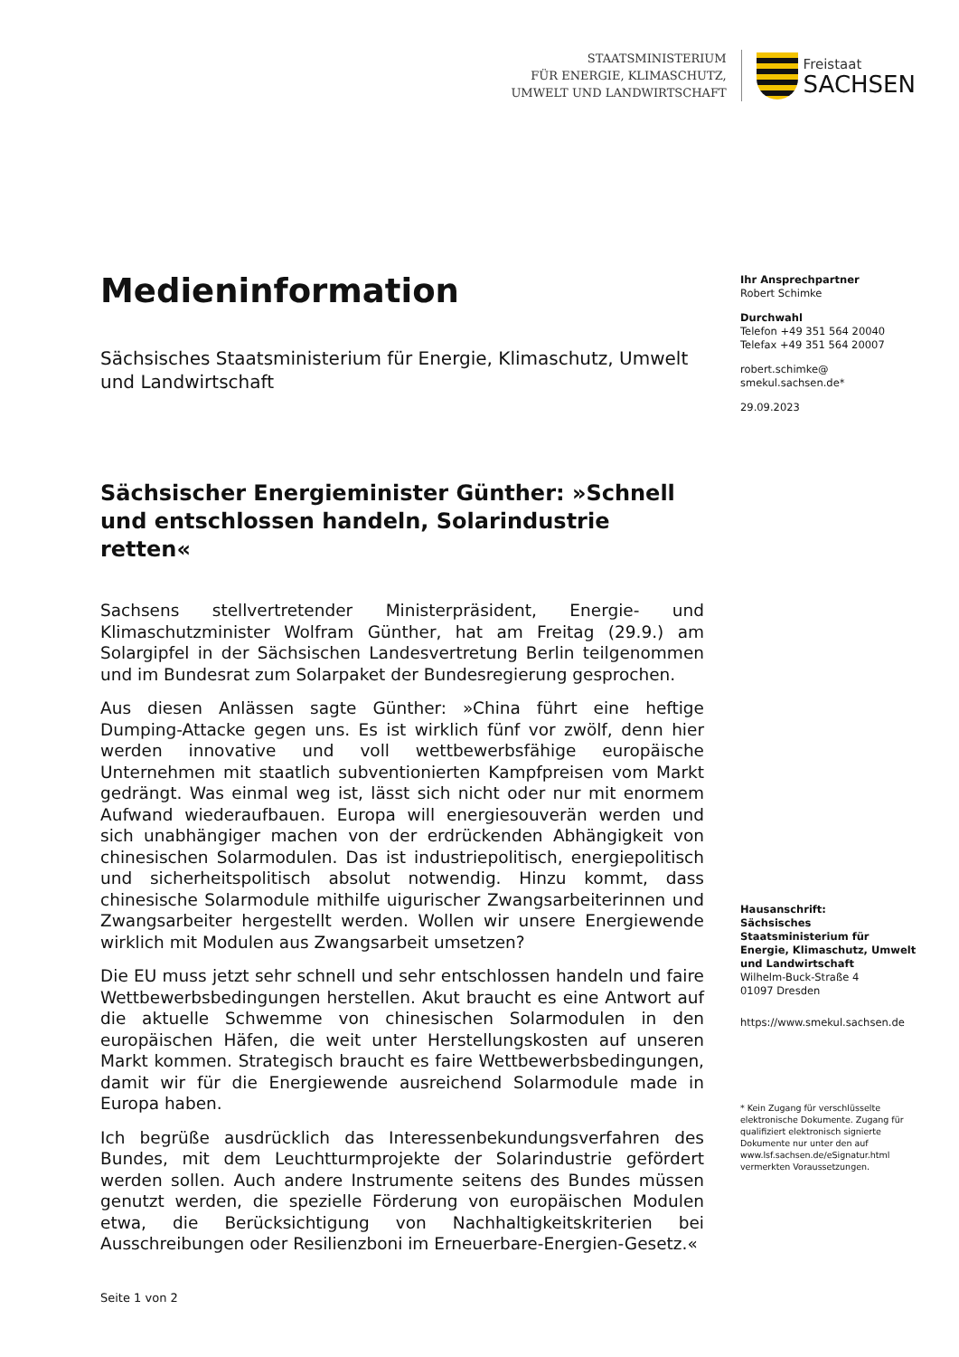STAATSMINISTERIUM
FÜR ENERGIE, KLIMASCHUTZ,
UMWELT UND LANDWIRTSCHAFT
Freistaat
SACHSEN
Medieninformation
Sächsisches Staatsministerium für Energie, Klimaschutz, Umwelt und Landwirtschaft
Sächsischer Energieminister Günther: »Schnell und entschlossen handeln, Solarindustrie retten«
Sachsens stellvertretender Ministerpräsident, Energie- und Klimaschutzminister Wolfram Günther, hat am Freitag (29.9.) am Solargipfel in der Sächsischen Landesvertretung Berlin teilgenommen und im Bundesrat zum Solarpaket der Bundesregierung gesprochen.
Aus diesen Anlässen sagte Günther: »China führt eine heftige Dumping-Attacke gegen uns. Es ist wirklich fünf vor zwölf, denn hier werden innovative und voll wettbewerbsfähige europäische Unternehmen mit staatlich subventionierten Kampfpreisen vom Markt gedrängt. Was einmal weg ist, lässt sich nicht oder nur mit enormem Aufwand wiederaufbauen. Europa will energiesouverän werden und sich unabhängiger machen von der erdrückenden Abhängigkeit von chinesischen Solarmodulen. Das ist industriepolitisch, energiepolitisch und sicherheitspolitisch absolut notwendig. Hinzu kommt, dass chinesische Solarmodule mithilfe uigurischer Zwangsarbeiterinnen und Zwangsarbeiter hergestellt werden. Wollen wir unsere Energiewende wirklich mit Modulen aus Zwangsarbeit umsetzen?
Die EU muss jetzt sehr schnell und sehr entschlossen handeln und faire Wettbewerbsbedingungen herstellen. Akut braucht es eine Antwort auf die aktuelle Schwemme von chinesischen Solarmodulen in den europäischen Häfen, die weit unter Herstellungskosten auf unseren Markt kommen. Strategisch braucht es faire Wettbewerbsbedingungen, damit wir für die Energiewende ausreichend Solarmodule made in Europa haben.
Ich begrüße ausdrücklich das Interessenbekundungsverfahren des Bundes, mit dem Leuchtturmprojekte der Solarindustrie gefördert werden sollen. Auch andere Instrumente seitens des Bundes müssen genutzt werden, die spezielle Förderung von europäischen Modulen etwa, die Berücksichtigung von Nachhaltigkeitskriterien bei Ausschreibungen oder Resilienzboni im Erneuerbare-Energien-Gesetz.«
Seite 1 von 2
Ihr Ansprechpartner
Robert Schimke
Durchwahl
Telefon +49 351 564 20040
Telefax +49 351 564 20007
robert.schimke@
smekul.sachsen.de*
29.09.2023
Hausanschrift:
Sächsisches Staatsministerium für Energie, Klimaschutz, Umwelt und Landwirtschaft
Wilhelm-Buck-Straße 4
01097 Dresden
https://www.smekul.sachsen.de
* Kein Zugang für verschlüsselte elektronische Dokumente. Zugang für qualifiziert elektronisch signierte Dokumente nur unter den auf www.lsf.sachsen.de/eSignatur.html vermerkten Voraussetzungen.